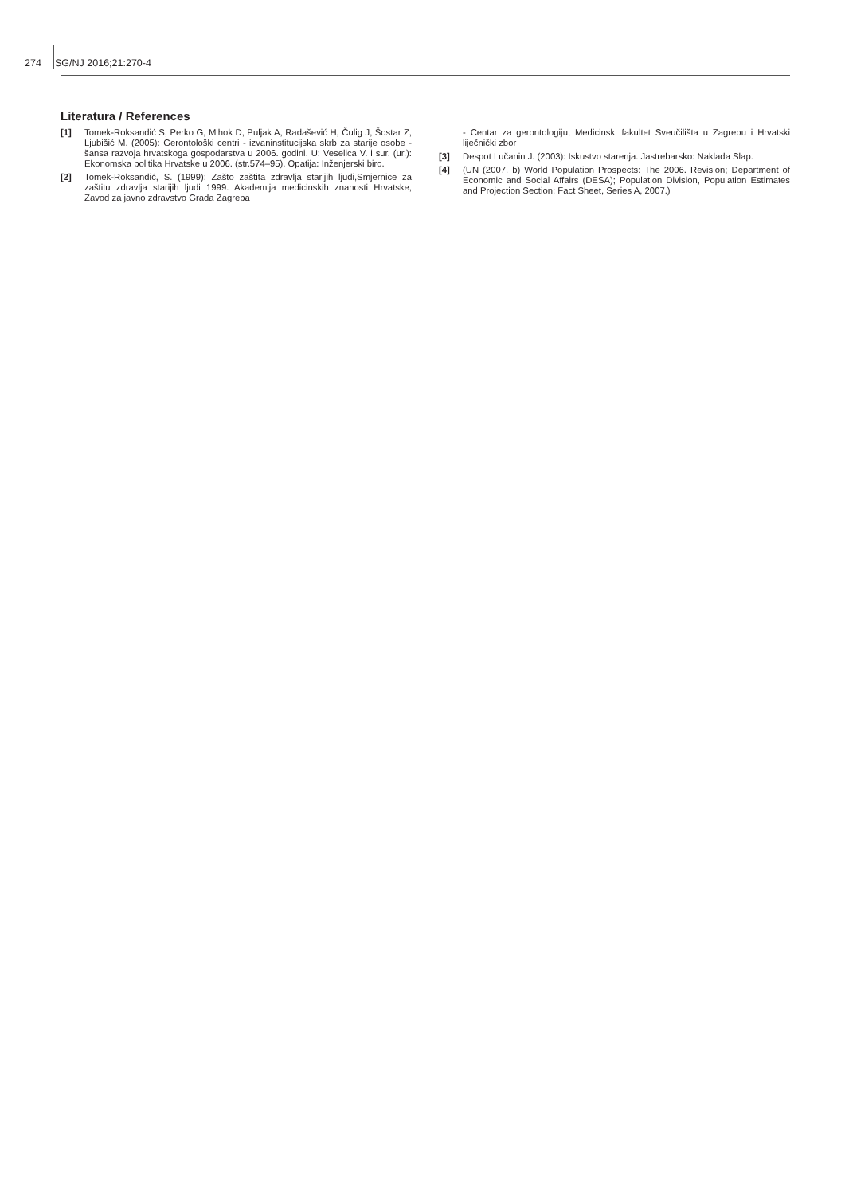274 SG/NJ 2016;21:270-4
Literatura / References
[1] Tomek-Roksandić S, Perko G, Mihok D, Puljak A, Radašević H, Čulig J, Šostar Z, Ljubišić M. (2005): Gerontološki centri - izvaninstitucijska skrb za starije osobe - šansa razvoja hrvatskoga gospodarstva u 2006. godini. U: Veselica V. i sur. (ur.): Ekonomska politika Hrvatske u 2006. (str.574–95). Opatija: Inženjerski biro.
[2] Tomek-Roksandić, S. (1999): Zašto zaštita zdravlja starijih ljudi,Smjernice za zaštitu zdravlja starijih ljudi 1999. Akademija medicinskih znanosti Hrvatske, Zavod za javno zdravstvo Grada Zagreba
- Centar za gerontologiju, Medicinski fakultet Sveučilišta u Zagrebu i Hrvatski liječnički zbor
[3] Despot Lučanin J. (2003): Iskustvo starenja. Jastrebarsko: Naklada Slap.
[4] (UN (2007. b) World Population Prospects: The 2006. Revision; Department of Economic and Social Affairs (DESA); Population Division, Population Estimates and Projection Section; Fact Sheet, Series A, 2007.)